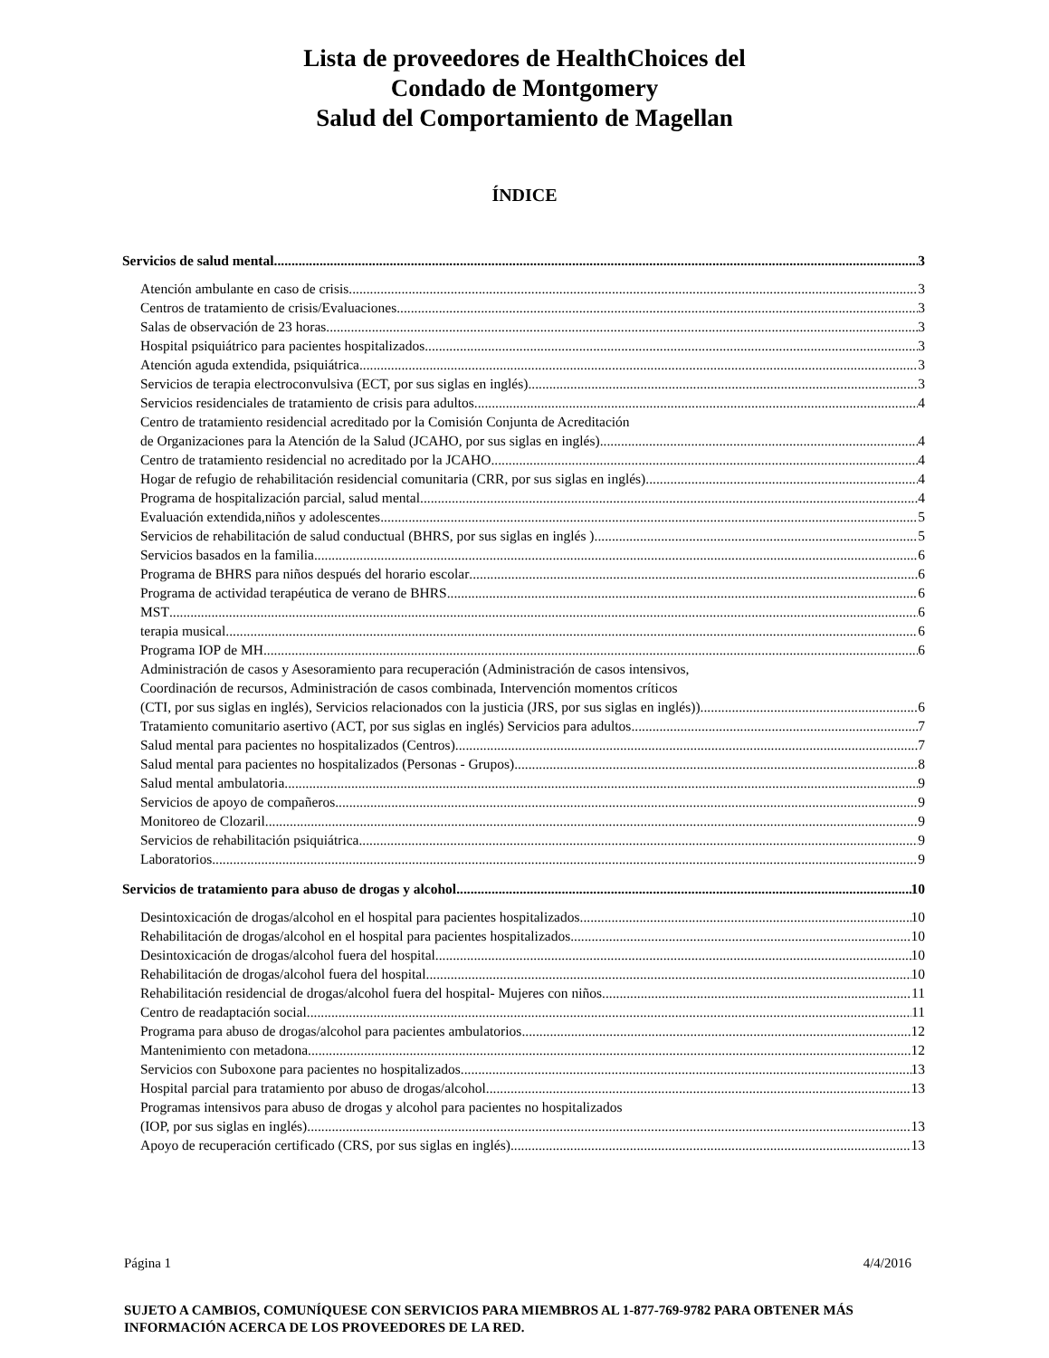Lista de proveedores de HealthChoices del
Condado de Montgomery
Salud del Comportamiento de Magellan
ÍNDICE
Servicios de salud mental 3
Atención ambulante en caso de crisis 3
Centros de tratamiento de crisis/Evaluaciones 3
Salas de observación de 23 horas 3
Hospital psiquiátrico para pacientes hospitalizados 3
Atención aguda extendida, psiquiátrica 3
Servicios de terapia electroconvulsiva (ECT, por sus siglas en inglés) 3
Servicios residenciales de tratamiento de crisis para adultos 4
Centro de tratamiento residencial acreditado por la Comisión Conjunta de Acreditación
de Organizaciones para la Atención de la Salud (JCAHO, por sus siglas en inglés) 4
Centro de tratamiento residencial no acreditado por la JCAHO 4
Hogar de refugio de rehabilitación residencial comunitaria (CRR, por sus siglas en inglés) 4
Programa de hospitalización parcial, salud mental 4
Evaluación extendida,niños y adolescentes 5
Servicios de rehabilitación de salud conductual (BHRS, por sus siglas en inglés ) 5
Servicios basados en la familia 6
Programa de BHRS para niños después del horario escolar 6
Programa de actividad terapéutica de verano de BHRS 6
MST 6
terapia musical 6
Programa IOP de MH 6
Administración de casos y Asesoramiento para recuperación (Administración de casos intensivos,
Coordinación de recursos, Administración de casos combinada, Intervención momentos críticos
(CTI, por sus siglas en inglés), Servicios relacionados con la justicia (JRS, por sus siglas en inglés)) 6
Tratamiento comunitario asertivo (ACT, por sus siglas en inglés) Servicios para adultos 7
Salud mental para pacientes no hospitalizados (Centros) 7
Salud mental para pacientes no hospitalizados (Personas - Grupos) 8
Salud mental ambulatoria 9
Servicios de apoyo de compañeros 9
Monitoreo de Clozaril 9
Servicios de rehabilitación psiquiátrica 9
Laboratorios 9
Servicios de tratamiento para abuso de drogas y alcohol 10
Desintoxicación de drogas/alcohol en el hospital para pacientes hospitalizados 10
Rehabilitación de drogas/alcohol en el hospital para pacientes hospitalizados 10
Desintoxicación de drogas/alcohol fuera del hospital 10
Rehabilitación de drogas/alcohol fuera del hospital 10
Rehabilitación residencial de drogas/alcohol fuera del hospital- Mujeres con niños 11
Centro de readaptación social 11
Programa para abuso de drogas/alcohol para pacientes ambulatorios 12
Mantenimiento con metadona 12
Servicios con Suboxone para pacientes no hospitalizados 13
Hospital parcial para tratamiento por abuso de drogas/alcohol 13
Programas intensivos para abuso de drogas y alcohol para pacientes no hospitalizados
(IOP, por sus siglas en inglés) 13
Apoyo de recuperación certificado (CRS, por sus siglas en inglés) 13
Página 1 4/4/2016
SUJETO A CAMBIOS, COMUNÍQUESE CON SERVICIOS PARA MIEMBROS AL 1-877-769-9782 PARA OBTENER MÁS INFORMACIÓN ACERCA DE LOS PROVEEDORES DE LA RED.